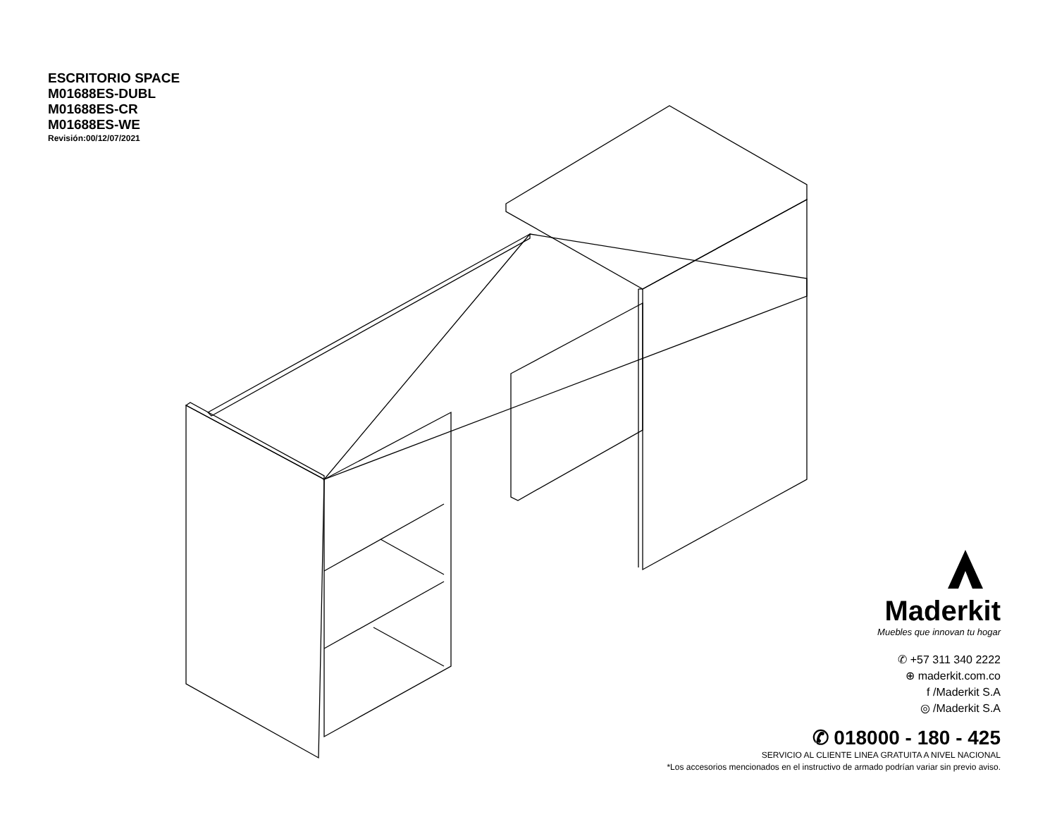ESCRITORIO SPACE
M01688ES-DUBL
M01688ES-CR
M01688ES-WE
Revisión:00/12/07/2021
Maderkit
Muebles que innovan tu hogar
✆ +57 311 340 2222
⊕ maderkit.com.co
f /Maderkit S.A
◎ /Maderkit S.A
✆ 018000 - 180 - 425
SERVICIO AL CLIENTE LINEA GRATUITA A NIVEL NACIONAL
*Los accesorios mencionados en el instructivo de armado podrían variar sin previo aviso.